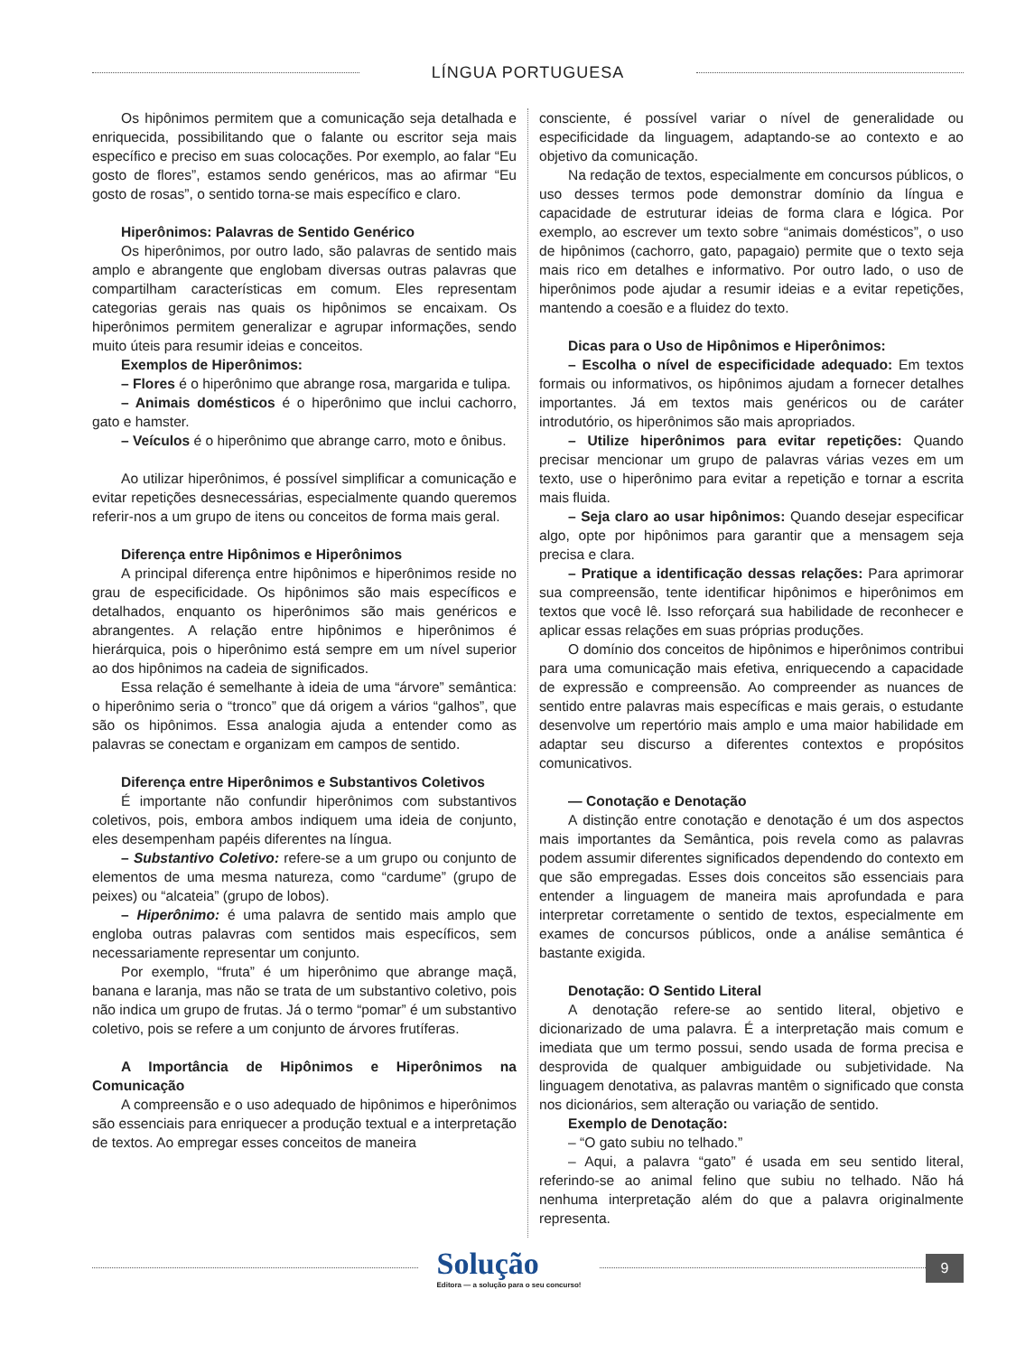LÍNGUA PORTUGUESA
Os hipônimos permitem que a comunicação seja detalhada e enriquecida, possibilitando que o falante ou escritor seja mais específico e preciso em suas colocações. Por exemplo, ao falar “Eu gosto de flores”, estamos sendo genéricos, mas ao afirmar “Eu gosto de rosas”, o sentido torna-se mais específico e claro.
Hiperônimos: Palavras de Sentido Genérico
Os hiperônimos, por outro lado, são palavras de sentido mais amplo e abrangente que englobam diversas outras palavras que compartilham características em comum. Eles representam categorias gerais nas quais os hipônimos se encaixam. Os hiperônimos permitem generalizar e agrupar informações, sendo muito úteis para resumir ideias e conceitos.
Exemplos de Hiperônimos:
– Flores é o hiperônimo que abrange rosa, margarida e tulipa.
– Animais domésticos é o hiperônimo que inclui cachorro, gato e hamster.
– Veículos é o hiperônimo que abrange carro, moto e ônibus.
Ao utilizar hiperônimos, é possível simplificar a comunicação e evitar repetições desnecessárias, especialmente quando queremos referir-nos a um grupo de itens ou conceitos de forma mais geral.
Diferença entre Hipônimos e Hiperônimos
A principal diferença entre hipônimos e hiperônimos reside no grau de especificidade. Os hipônimos são mais específicos e detalhados, enquanto os hiperônimos são mais genéricos e abrangentes. A relação entre hipônimos e hiperônimos é hierárquica, pois o hiperônimo está sempre em um nível superior ao dos hipônimos na cadeia de significados.
Essa relação é semelhante à ideia de uma “árvore” semântica: o hiperônimo seria o “tronco” que dá origem a vários “galhos”, que são os hipônimos. Essa analogia ajuda a entender como as palavras se conectam e organizam em campos de sentido.
Diferença entre Hiperônimos e Substantivos Coletivos
É importante não confundir hiperônimos com substantivos coletivos, pois, embora ambos indiquem uma ideia de conjunto, eles desempenham papéis diferentes na língua.
– Substantivo Coletivo: refere-se a um grupo ou conjunto de elementos de uma mesma natureza, como “cardume” (grupo de peixes) ou “alcateia” (grupo de lobos).
– Hiperônimo: é uma palavra de sentido mais amplo que engloba outras palavras com sentidos mais específicos, sem necessariamente representar um conjunto.
Por exemplo, “fruta” é um hiperônimo que abrange maçã, banana e laranja, mas não se trata de um substantivo coletivo, pois não indica um grupo de frutas. Já o termo “pomar” é um substantivo coletivo, pois se refere a um conjunto de árvores frutíferas.
A Importância de Hipônimos e Hiperônimos na Comunicação
A compreensão e o uso adequado de hipônimos e hiperônimos são essenciais para enriquecer a produção textual e a interpretação de textos. Ao empregar esses conceitos de maneira
consciente, é possível variar o nível de generalidade ou especificidade da linguagem, adaptando-se ao contexto e ao objetivo da comunicação.
Na redação de textos, especialmente em concursos públicos, o uso desses termos pode demonstrar domínio da língua e capacidade de estruturar ideias de forma clara e lógica. Por exemplo, ao escrever um texto sobre “animais domésticos”, o uso de hipônimos (cachorro, gato, papagaio) permite que o texto seja mais rico em detalhes e informativo. Por outro lado, o uso de hiperônimos pode ajudar a resumir ideias e a evitar repetições, mantendo a coesão e a fluidez do texto.
Dicas para o Uso de Hipônimos e Hiperônimos:
– Escolha o nível de especificidade adequado: Em textos formais ou informativos, os hipônimos ajudam a fornecer detalhes importantes. Já em textos mais genéricos ou de caráter introdutório, os hiperônimos são mais apropriados.
– Utilize hiperônimos para evitar repetições: Quando precisar mencionar um grupo de palavras várias vezes em um texto, use o hiperônimo para evitar a repetição e tornar a escrita mais fluida.
– Seja claro ao usar hipônimos: Quando desejar especificar algo, opte por hipônimos para garantir que a mensagem seja precisa e clara.
– Pratique a identificação dessas relações: Para aprimorar sua compreensão, tente identificar hipônimos e hiperônimos em textos que você lê. Isso reforçará sua habilidade de reconhecer e aplicar essas relações em suas próprias produções.
O domínio dos conceitos de hipônimos e hiperônimos contribui para uma comunicação mais efetiva, enriquecendo a capacidade de expressão e compreensão. Ao compreender as nuances de sentido entre palavras mais específicas e mais gerais, o estudante desenvolve um repertório mais amplo e uma maior habilidade em adaptar seu discurso a diferentes contextos e propósitos comunicativos.
— Conotação e Denotação
A distinção entre conotação e denotação é um dos aspectos mais importantes da Semântica, pois revela como as palavras podem assumir diferentes significados dependendo do contexto em que são empregadas. Esses dois conceitos são essenciais para entender a linguagem de maneira mais aprofundada e para interpretar corretamente o sentido de textos, especialmente em exames de concursos públicos, onde a análise semântica é bastante exigida.
Denotação: O Sentido Literal
A denotação refere-se ao sentido literal, objetivo e dicionarizado de uma palavra. É a interpretação mais comum e imediata que um termo possui, sendo usada de forma precisa e desprovida de qualquer ambiguidade ou subjetividade. Na linguagem denotativa, as palavras mantêm o significado que consta nos dicionários, sem alteração ou variação de sentido.
Exemplo de Denotação:
– “O gato subiu no telhado.”
– Aqui, a palavra “gato” é usada em seu sentido literal, referindo-se ao animal felino que subiu no telhado. Não há nenhuma interpretação além do que a palavra originalmente representa.
Solução
Editora — a solução para o seu concurso!
9